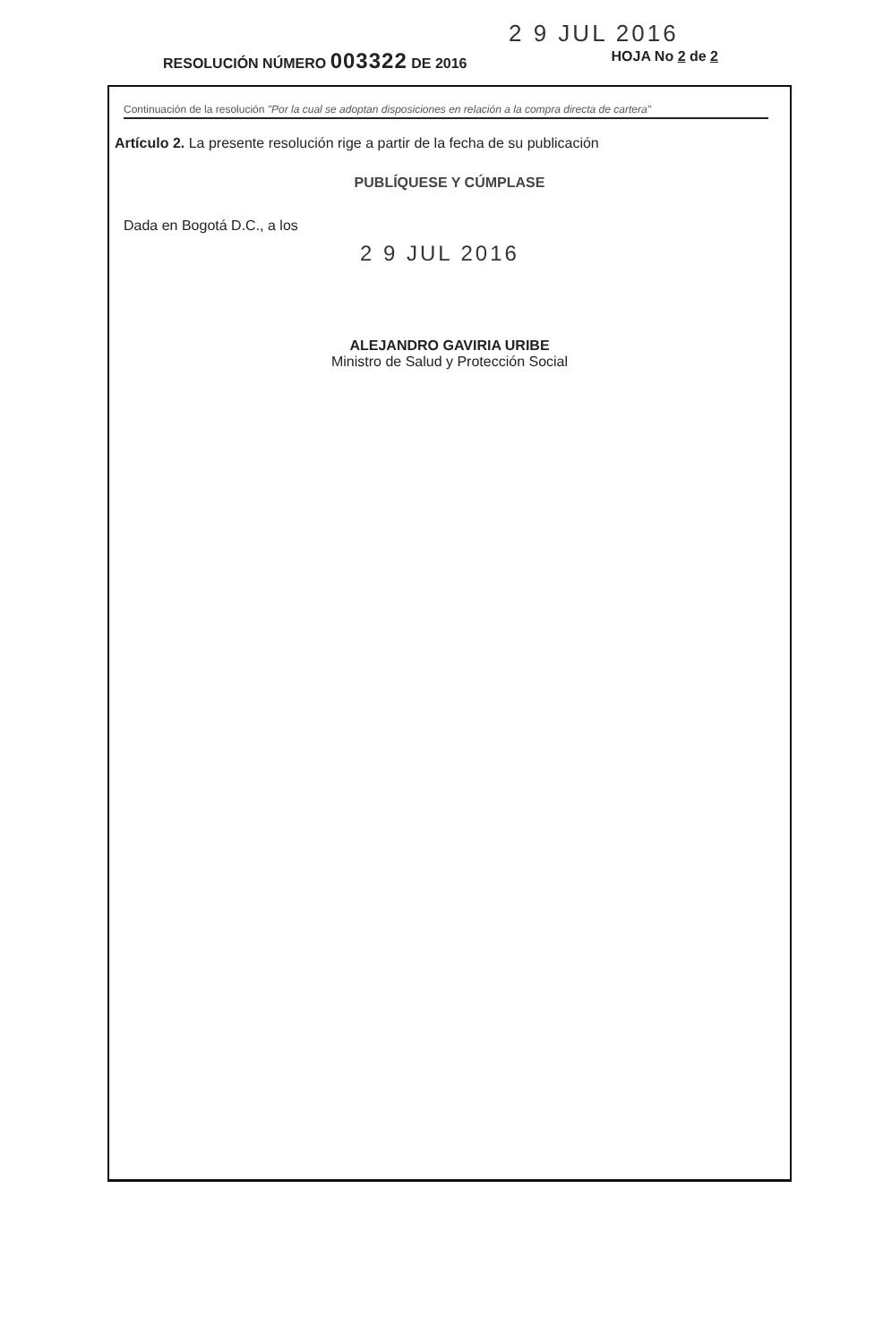2 9 JUL 2016
RESOLUCIÓN NÚMERO 003322 DE 2016 HOJA No 2 de 2
Continuación de la resolución "Por la cual se adoptan disposiciones en relación a la compra directa de cartera"
Artículo 2. La presente resolución rige a partir de la fecha de su publicación
PUBLÍQUESE Y CÚMPLASE
Dada en Bogotá D.C., a los
2 9 JUL 2016
ALEJANDRO GAVIRIA URIBE
Ministro de Salud y Protección Social